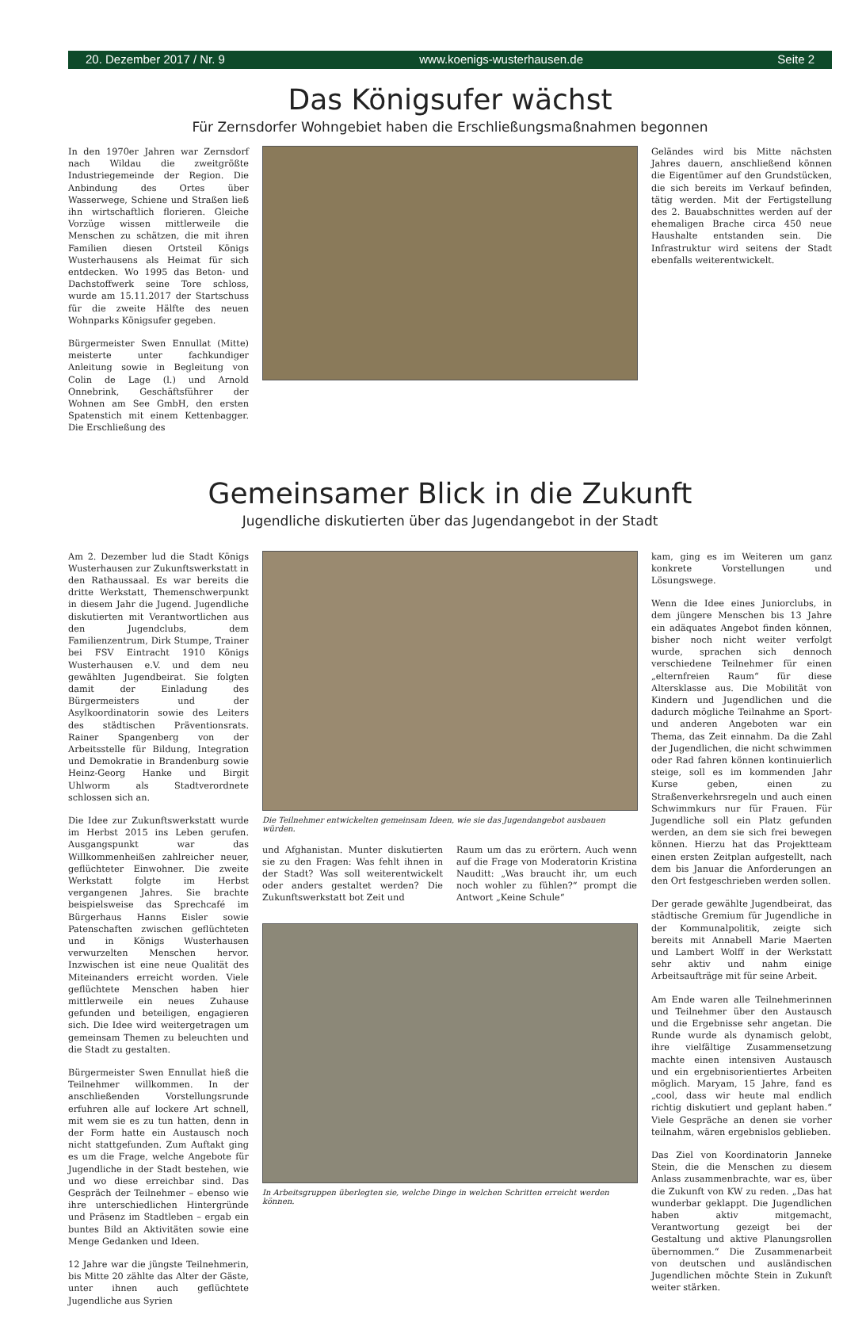20. Dezember 2017 / Nr. 9 www.koenigs-wusterhausen.de Seite 2
Das Königsufer wächst
Für Zernsdorfer Wohngebiet haben die Erschließungsmaßnahmen begonnen
In den 1970er Jahren war Zernsdorf nach Wildau die zweitgrößte Industriegemeinde der Region. Die Anbindung des Ortes über Wasserwege, Schiene und Straßen ließ ihn wirtschaftlich florieren. Gleiche Vorzüge wissen mittlerweile die Menschen zu schätzen, die mit ihren Familien diesen Ortsteil Königs Wusterhausens als Heimat für sich entdecken. Wo 1995 das Beton- und Dachstoffwerk seine Tore schloss, wurde am 15.11.2017 der Startschuss für die zweite Hälfte des neuen Wohnparks Königsufer gegeben.
Bürgermeister Swen Ennullat (Mitte) meisterte unter fachkundiger Anleitung sowie in Begleitung von Colin de Lage (l.) und Arnold Onnebrink, Geschäftsführer der Wohnen am See GmbH, den ersten Spatenstich mit einem Kettenbagger. Die Erschließung des
Geländes wird bis Mitte nächsten Jahres dauern, anschließend können die Eigentümer auf den Grundstücken, die sich bereits im Verkauf befinden, tätig werden. Mit der Fertigstellung des 2. Bauabschnittes werden auf der ehemaligen Brache circa 450 neue Haushalte entstanden sein. Die Infrastruktur wird seitens der Stadt ebenfalls weiterentwickelt.
Gemeinsamer Blick in die Zukunft
Jugendliche diskutierten über das Jugendangebot in der Stadt
Am 2. Dezember lud die Stadt Königs Wusterhausen zur Zukunftswerkstatt in den Rathaussaal. Es war bereits die dritte Werkstatt, Themenschwerpunkt in diesem Jahr die Jugend. Jugendliche diskutierten mit Verantwortlichen aus den Jugendclubs, dem Familienzentrum, Dirk Stumpe, Trainer bei FSV Eintracht 1910 Königs Wusterhausen e.V. und dem neu gewählten Jugendbeirat. Sie folgten damit der Einladung des Bürgermeisters und der Asylkoordinatorin sowie des Leiters des städtischen Präventionsrats. Rainer Spangenberg von der Arbeitsstelle für Bildung, Integration und Demokratie in Brandenburg sowie Heinz-Georg Hanke und Birgit Uhlworm als Stadtverordnete schlossen sich an.
Die Idee zur Zukunftswerkstatt wurde im Herbst 2015 ins Leben gerufen. Ausgangspunkt war das Willkommenheißen zahlreicher neuer, geflüchteter Einwohner. Die zweite Werkstatt folgte im Herbst vergangenen Jahres. Sie brachte beispielsweise das Sprechcafé im Bürgerhaus Hanns Eisler sowie Patenschaften zwischen geflüchteten und in Königs Wusterhausen verwurzelten Menschen hervor. Inzwischen ist eine neue Qualität des Miteinanders erreicht worden. Viele geflüchtete Menschen haben hier mittlerweile ein neues Zuhause gefunden und beteiligen, engagieren sich. Die Idee wird weitergetragen um gemeinsam Themen zu beleuchten und die Stadt zu gestalten.
Bürgermeister Swen Ennullat hieß die Teilnehmer willkommen. In der anschließenden Vorstellungsrunde erfuhren alle auf lockere Art schnell, mit wem sie es zu tun hatten, denn in der Form hatte ein Austausch noch nicht stattgefunden. Zum Auftakt ging es um die Frage, welche Angebote für Jugendliche in der Stadt bestehen, wie und wo diese erreichbar sind. Das Gespräch der Teilnehmer – ebenso wie ihre unterschiedlichen Hintergründe und Präsenz im Stadtleben – ergab ein buntes Bild an Aktivitäten sowie eine Menge Gedanken und Ideen.
12 Jahre war die jüngste Teilnehmerin, bis Mitte 20 zählte das Alter der Gäste, unter ihnen auch geflüchtete Jugendliche aus Syrien
Die Teilnehmer entwickelten gemeinsam Ideen, wie sie das Jugendangebot ausbauen würden.
und Afghanistan. Munter diskutierten sie zu den Fragen: Was fehlt ihnen in der Stadt? Was soll weiterentwickelt oder anders gestaltet werden? Die Zukunftswerkstatt bot Zeit und
Raum um das zu erörtern. Auch wenn auf die Frage von Moderatorin Kristina Nauditt: „Was braucht ihr, um euch noch wohler zu fühlen?“ prompt die Antwort „Keine Schule“
In Arbeitsgruppen überlegten sie, welche Dinge in welchen Schritten erreicht werden können.
kam, ging es im Weiteren um ganz konkrete Vorstellungen und Lösungswege.
Wenn die Idee eines Juniorclubs, in dem jüngere Menschen bis 13 Jahre ein adäquates Angebot finden können, bisher noch nicht weiter verfolgt wurde, sprachen sich dennoch verschiedene Teilnehmer für einen „elternfreien Raum“ für diese Altersklasse aus. Die Mobilität von Kindern und Jugendlichen und die dadurch mögliche Teilnahme an Sport- und anderen Angeboten war ein Thema, das Zeit einnahm. Da die Zahl der Jugendlichen, die nicht schwimmen oder Rad fahren können kontinuierlich steige, soll es im kommenden Jahr Kurse geben, einen zu Straßenverkehrsregeln und auch einen Schwimmkurs nur für Frauen. Für Jugendliche soll ein Platz gefunden werden, an dem sie sich frei bewegen können. Hierzu hat das Projektteam einen ersten Zeitplan aufgestellt, nach dem bis Januar die Anforderungen an den Ort festgeschrieben werden sollen.
Der gerade gewählte Jugendbeirat, das städtische Gremium für Jugendliche in der Kommunalpolitik, zeigte sich bereits mit Annabell Marie Maerten und Lambert Wolff in der Werkstatt sehr aktiv und nahm einige Arbeitsaufträge mit für seine Arbeit.
Am Ende waren alle Teilnehmerinnen und Teilnehmer über den Austausch und die Ergebnisse sehr angetan. Die Runde wurde als dynamisch gelobt, ihre vielfältige Zusammensetzung machte einen intensiven Austausch und ein ergebnisorientiertes Arbeiten möglich. Maryam, 15 Jahre, fand es „cool, dass wir heute mal endlich richtig diskutiert und geplant haben.“ Viele Gespräche an denen sie vorher teilnahm, wären ergebnislos geblieben.
Das Ziel von Koordinatorin Janneke Stein, die die Menschen zu diesem Anlass zusammenbrachte, war es, über die Zukunft von KW zu reden. „Das hat wunderbar geklappt. Die Jugendlichen haben aktiv mitgemacht, Verantwortung gezeigt bei der Gestaltung und aktive Planungsrollen übernommen.“ Die Zusammenarbeit von deutschen und ausländischen Jugendlichen möchte Stein in Zukunft weiter stärken.